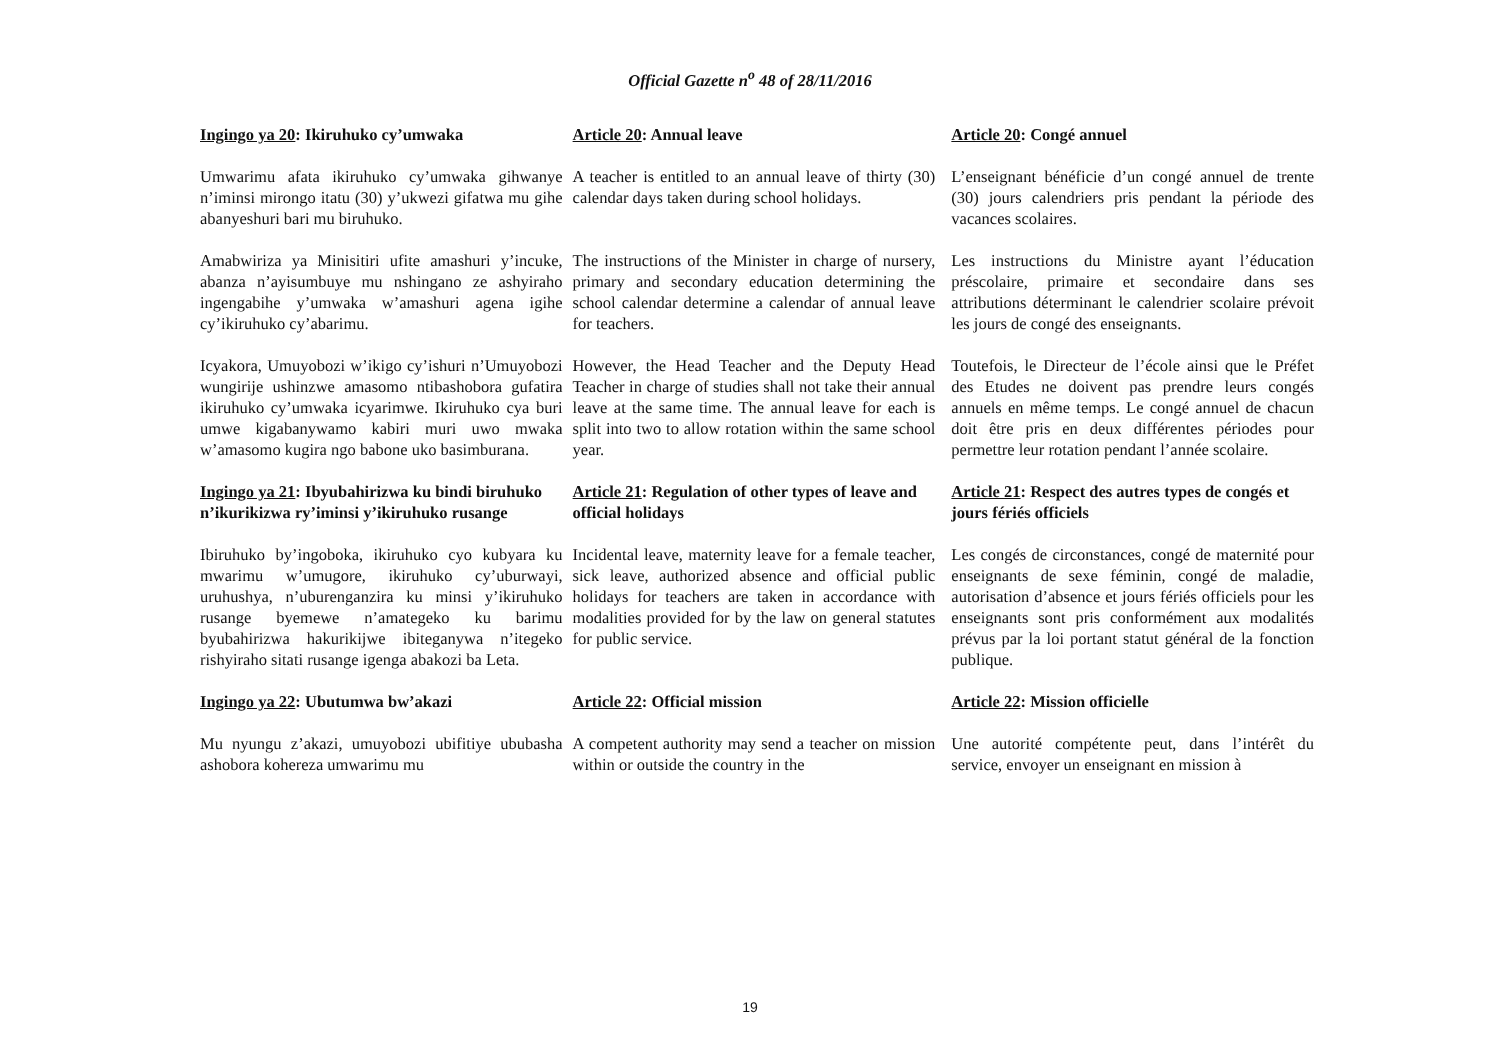Official Gazette n<sup>o</sup> 48 of 28/11/2016
| Ingingo ya 20 : Ikiruhuko cy’umwaka | Article 20 : Annual leave | Article 20 : Congé annuel |
| Umwarimu afata ikiruhuko cy’umwaka gihwanye n’iminsi mirongo itatu (30) y’ukwezi gifatwa mu gihe abanyeshuri bari mu biruhuko. | A teacher is entitled to an annual leave of thirty (30) calendar days taken during school holidays. | L’enseignant bénéficie d’un congé annuel de trente (30) jours calendriers pris pendant la période des vacances scolaires. |
| Amabwiriza ya Minisitiri ufite amashuri y’incuke, abanza n’ayisumbuye mu nshingano ze ashyiraho ingengabihe y’umwaka w’amashuri agena igihe cy’ikiruhuko cy’abarimu. | The instructions of the Minister in charge of nursery, primary and secondary education determining the school calendar determine a calendar of annual leave for teachers. | Les instructions du Ministre ayant l’éducation préscolaire, primaire et secondaire dans ses attributions déterminant le calendrier scolaire prévoit les jours de congé des enseignants. |
| Icyakora, Umuyobozi w’ikigo cy’ishuri n’Umuyobozi wungirije ushinzwe amasomo ntibashobora gufatira ikiruhuko cy’umwaka icyarimwe. Ikiruhuko cya buri umwe kigabanywamo kabiri muri uwo mwaka w’amasomo kugira ngo babone uko basimburana. | However, the Head Teacher and the Deputy Head Teacher in charge of studies shall not take their annual leave at the same time. The annual leave for each is split into two to allow rotation within the same school year. | Toutefois, le Directeur de l’école ainsi que le Préfet des Etudes ne doivent pas prendre leurs congés annuels en même temps. Le congé annuel de chacun doit être pris en deux différentes périodes pour permettre leur rotation pendant l’année scolaire. |
| Ingingo ya 21 : Ibyubahirizwa ku bindi biruhuko n’ikurikizwa ry’iminsi y’ikiruhuko rusange | Article 21 : Regulation of other types of leave and official holidays | Article 21 : Respect des autres types de congés et jours fériés officiels |
| Ibiruhuko by’ingoboka, ikiruhuko cyo kubyara ku mwarimu w’umugore, ikiruhuko cy’uburwayi, uruhushya, n’uburenganzira ku minsi y’ikiruhuko rusange byemewe n’amategeko ku barimu byubahirizwa hakurikijwe ibiteganywa n’itegeko rishyiraho sitati rusange igenga abakozi ba Leta. | Incidental leave, maternity leave for a female teacher, sick leave, authorized absence and official public holidays for teachers are taken in accordance with modalities provided for by the law on general statutes for public service. | Les congés de circonstances, congé de maternité pour enseignants de sexe féminin, congé de maladie, autorisation d’absence et jours fériés officiels pour les enseignants sont pris conformément aux modalités prévus par la loi portant statut général de la fonction publique. |
| Ingingo ya 22 : Ubutumwa bw’akazi | Article 22 : Official mission | Article 22 : Mission officielle |
| Mu nyungu z’akazi, umuyobozi ubifitiye ububasha ashobora kohereza umwarimu mu | A competent authority may send a teacher on mission within or outside the country in the | Une autorité compétente peut, dans l’intérêt du service, envoyer un enseignant en mission à |
19